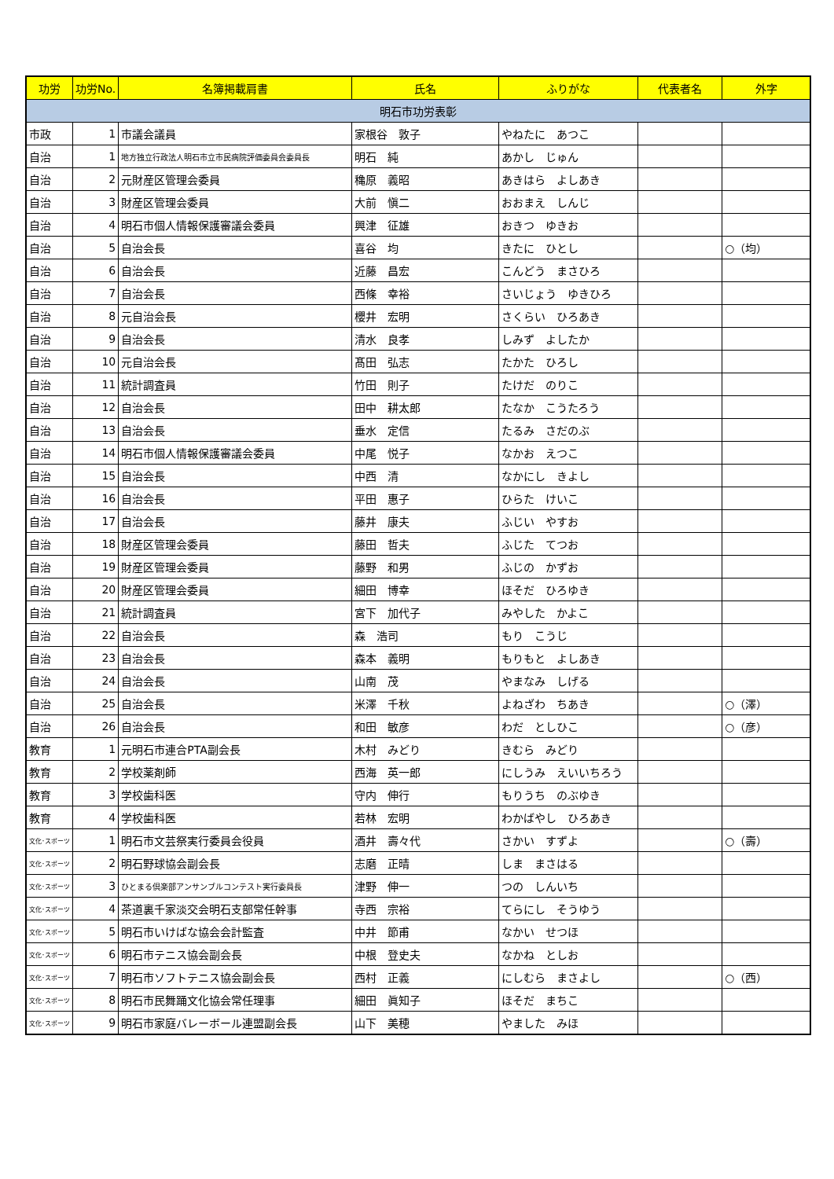| 功労 | 功労No. | 名簿掲載肩書 | 氏名 | ふりがな | 代表者名 | 外字 |
| --- | --- | --- | --- | --- | --- | --- |
| 明石市功労表彰 | | | | | | |
| 市政 | 1 | 市議会議員 | 家根谷 敦子 | やねたに あつこ | | |
| 自治 | 1 | 地方独立行政法人明石市立市民病院評価委員会委員長 | 明石 純 | あかし じゅん | | |
| 自治 | 2 | 元財産区管理会委員 | 穐原 義昭 | あきはら よしあき | | |
| 自治 | 3 | 財産区管理会委員 | 大前 愼二 | おおまえ しんじ | | |
| 自治 | 4 | 明石市個人情報保護審議会委員 | 興津 征雄 | おきつ ゆきお | | |
| 自治 | 5 | 自治会長 | 喜谷 均 | きたに ひとし | | ○（均） |
| 自治 | 6 | 自治会長 | 近藤 昌宏 | こんどう まさひろ | | |
| 自治 | 7 | 自治会長 | 西條 幸裕 | さいじょう ゆきひろ | | |
| 自治 | 8 | 元自治会長 | 櫻井 宏明 | さくらい ひろあき | | |
| 自治 | 9 | 自治会長 | 清水 良孝 | しみず よしたか | | |
| 自治 | 10 | 元自治会長 | 髙田 弘志 | たかた ひろし | | |
| 自治 | 11 | 統計調査員 | 竹田 則子 | たけだ のりこ | | |
| 自治 | 12 | 自治会長 | 田中 耕太郎 | たなか こうたろう | | |
| 自治 | 13 | 自治会長 | 垂水 定信 | たるみ さだのぶ | | |
| 自治 | 14 | 明石市個人情報保護審議会委員 | 中尾 悦子 | なかお えつこ | | |
| 自治 | 15 | 自治会長 | 中西 清 | なかにし きよし | | |
| 自治 | 16 | 自治会長 | 平田 惠子 | ひらた けいこ | | |
| 自治 | 17 | 自治会長 | 藤井 康夫 | ふじい やすお | | |
| 自治 | 18 | 財産区管理会委員 | 藤田 哲夫 | ふじた てつお | | |
| 自治 | 19 | 財産区管理会委員 | 藤野 和男 | ふじの かずお | | |
| 自治 | 20 | 財産区管理会委員 | 細田 博幸 | ほそだ ひろゆき | | |
| 自治 | 21 | 統計調査員 | 宮下 加代子 | みやした かよこ | | |
| 自治 | 22 | 自治会長 | 森 浩司 | もり こうじ | | |
| 自治 | 23 | 自治会長 | 森本 義明 | もりもと よしあき | | |
| 自治 | 24 | 自治会長 | 山南 茂 | やまなみ しげる | | |
| 自治 | 25 | 自治会長 | 米澤 千秋 | よねざわ ちあき | | ○（澤） |
| 自治 | 26 | 自治会長 | 和田 敏彦 | わだ としひこ | | ○（彦） |
| 教育 | 1 | 元明石市連合PTA副会長 | 木村 みどり | きむら みどり | | |
| 教育 | 2 | 学校薬剤師 | 西海 英一郎 | にしうみ えいいちろう | | |
| 教育 | 3 | 学校歯科医 | 守内 伸行 | もりうち のぶゆき | | |
| 教育 | 4 | 学校歯科医 | 若林 宏明 | わかばやし ひろあき | | |
| 文化･スポーツ | 1 | 明石市文芸祭実行委員会役員 | 酒井 壽々代 | さかい すずよ | | ○（壽） |
| 文化･スポーツ | 2 | 明石野球協会副会長 | 志磨 正晴 | しま まさはる | | |
| 文化･スポーツ | 3 | ひとまる倶楽部アンサンブルコンテスト実行委員長 | 津野 伸一 | つの しんいち | | |
| 文化･スポーツ | 4 | 茶道裏千家淡交会明石支部常任幹事 | 寺西 宗裕 | てらにし そうゆう | | |
| 文化･スポーツ | 5 | 明石市いけばな協会会計監査 | 中井 節甫 | なかい せつほ | | |
| 文化･スポーツ | 6 | 明石市テニス協会副会長 | 中根 登史夫 | なかね としお | | |
| 文化･スポーツ | 7 | 明石市ソフトテニス協会副会長 | 西村 正義 | にしむら まさよし | | ○（西） |
| 文化･スポーツ | 8 | 明石市民舞踊文化協会常任理事 | 細田 眞知子 | ほそだ まちこ | | |
| 文化･スポーツ | 9 | 明石市家庭バレーボール連盟副会長 | 山下 美穂 | やました みほ | | |